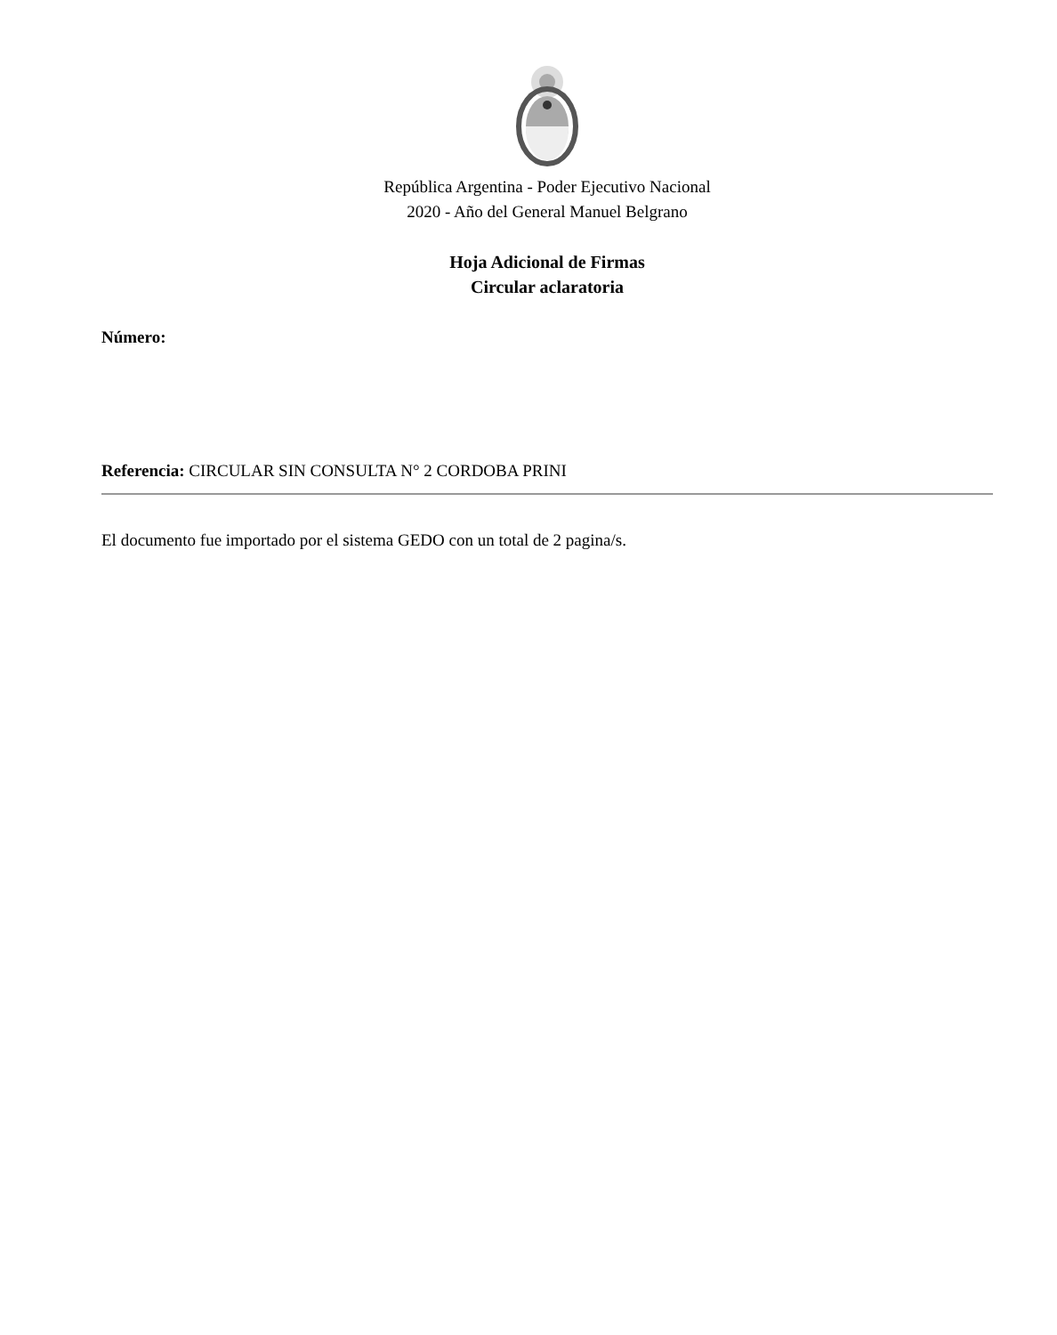República Argentina - Poder Ejecutivo Nacional
2020 - Año del General Manuel Belgrano
Hoja Adicional de Firmas
Circular aclaratoria
Número:
Referencia: CIRCULAR SIN CONSULTA N° 2 CORDOBA PRINI
El documento fue importado por el sistema GEDO con un total de 2 pagina/s.